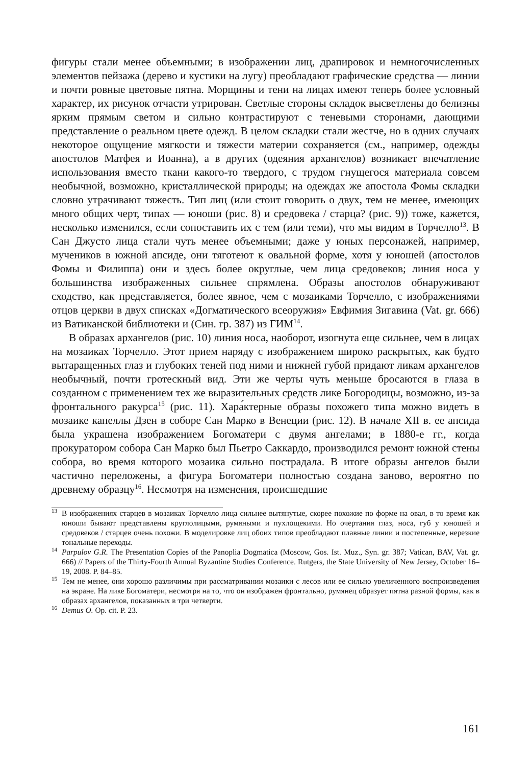фигуры стали менее объемными; в изображении лиц, драпировок и немногочисленных элементов пейзажа (дерево и кустики на лугу) преобладают графические средства — линии и почти ровные цветовые пятна. Морщины и тени на лицах имеют теперь более условный характер, их рисунок отчасти утрирован. Светлые стороны складок высветлены до белизны ярким прямым светом и сильно контрастируют с теневыми сторонами, дающими представление о реальном цвете одежд. В целом складки стали жестче, но в одних случаях некоторое ощущение мягкости и тяжести материи сохраняется (см., например, одежды апостолов Матфея и Иоанна), а в других (одеяния архангелов) возникает впечатление использования вместо ткани какого-то твердого, с трудом гнущегося материала совсем необычной, возможно, кристаллической природы; на одеждах же апостола Фомы складки словно утрачивают тяжесть. Тип лиц (или стоит говорить о двух, тем не менее, имеющих много общих черт, типах — юноши (рис. 8) и средовека / старца? (рис. 9)) тоже, кажется, несколько изменился, если сопоставить их с тем (или теми), что мы видим в Торчелло<sup>13</sup>. В Сан Джусто лица стали чуть менее объемными; даже у юных персонажей, например, мучеников в южной апсиде, они тяготеют к овальной форме, хотя у юношей (апостолов Фомы и Филиппа) они и здесь более округлые, чем лица средовеков; линия носа у большинства изображенных сильнее спрямлена. Образы апостолов обнаруживают сходство, как представляется, более явное, чем с мозаиками Торчелло, с изображениями отцов церкви в двух списках «Догматического всеоружия» Евфимия Зигавина (Vat. gr. 666) из Ватиканской библиотеки и (Син. гр. 387) из ГИМ<sup>14</sup>.
В образах архангелов (рис. 10) линия носа, наоборот, изогнута еще сильнее, чем в лицах на мозаиках Торчелло. Этот прием наряду с изображением широко раскрытых, как будто вытаращенных глаз и глубоких теней под ними и нижней губой придают ликам архангелов необычный, почти гротескный вид. Эти же черты чуть меньше бросаются в глаза в созданном с применением тех же выразительных средств лике Богородицы, возможно, из-за фронтального ракурса<sup>15</sup> (рис. 11). Хара́ктерные образы похожего типа можно видеть в мозаике капеллы Дзен в соборе Сан Марко в Венеции (рис. 12). В начале XII в. ее апсида была украшена изображением Богоматери с двумя ангелами; в 1880-е гг., когда прокуратором собора Сан Марко был Пьетро Саккардо, производился ремонт южной стены собора, во время которого мозаика сильно пострадала. В итоге образы ангелов были частично переложены, а фигура Богоматери полностью создана заново, вероятно по древнему образцу<sup>16</sup>. Несмотря на изменения, происшедшие
<sup>13</sup> В изображениях старцев в мозаиках Торчелло лица сильнее вытянутые, скорее похожие по форме на овал, в то время как юноши бывают представлены круглолицыми, румяными и пухлощекими. Но очертания глаз, носа, губ у юношей и средовеков / старцев очень похожи. В моделировке лиц обоих типов преобладают плавные линии и постепенные, нерезкие тональные переходы.
<sup>14</sup> Parpulov G.R. The Presentation Copies of the Panoplia Dogmatica (Moscow, Gos. Ist. Muz., Syn. gr. 387; Vatican, BAV, Vat. gr. 666) // Papers of the Thirty-Fourth Annual Byzantine Studies Conference. Rutgers, the State University of New Jersey, October 16–19, 2008. P. 84–85.
<sup>15</sup> Тем не менее, они хорошо различимы при рассматривании мозаики с лесов или ее сильно увеличенного воспроизведения на экране. На лике Богоматери, несмотря на то, что он изображен фронтально, румянец образует пятна разной формы, как в образах архангелов, показанных в три четверти.
<sup>16</sup> Demus O. Op. cit. P. 23.
161